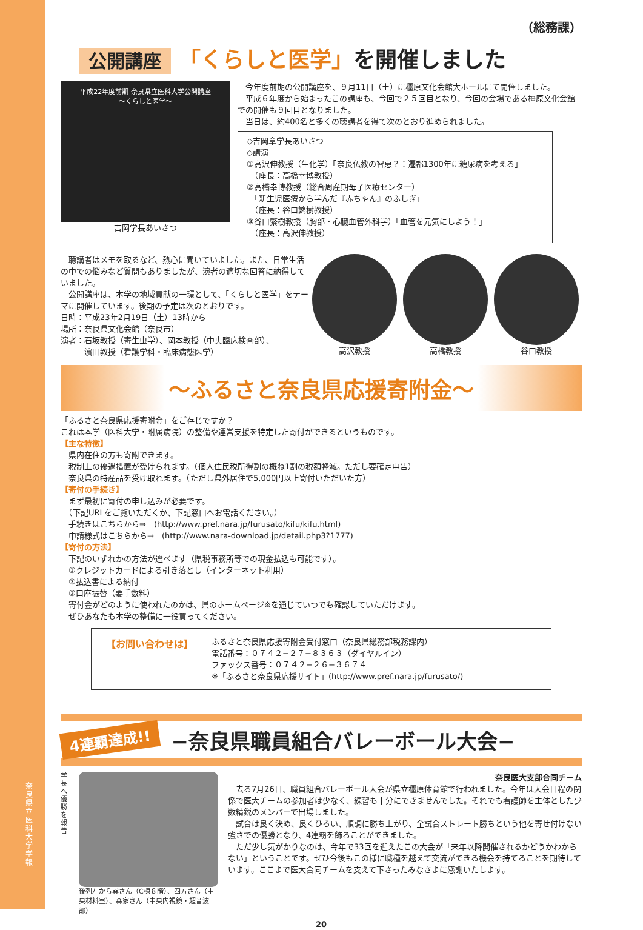奈良県立医科大学 学報
（総務課）
公開講座 「くらしと医学」を開催しました
平成22年度前期 奈良県立医科大学公開講座
〜くらしと医学〜
吉岡学長あいさつ
　今年度前期の公開講座を、９月11日（土）に橿原文化会館大ホールにて開催しました。
　平成６年度から始まったこの講座も、今回で２５回目となり、今回の会場である橿原文化会館での開催も９回目となりました。
　当日は、約400名と多くの聴講者を得て次のとおり進められました。
◇吉岡章学長あいさつ
◇講演
①高沢伸教授（生化学）「奈良仏教の智恵？：遷都1300年に糖尿病を考える」
　（座長：高橋幸博教授）
②高橋幸博教授（総合周産期母子医療センター）
　「新生児医療から学んだ『赤ちゃん』のふしぎ」
　（座長：谷口繁樹教授）
③谷口繁樹教授（胸部・心臓血管外科学）「血管を元気にしよう！」
　（座長：高沢伸教授）
　聴講者はメモを取るなど、熱心に聞いていました。また、日常生活の中での悩みなど質問もありましたが、演者の適切な回答に納得していました。
　公開講座は、本学の地域貢献の一環として、「くらしと医学」をテーマに開催しています。後期の予定は次のとおりです。
日時：平成23年2月19日（土）13時から
場所：奈良県文化会館（奈良市）
演者：石坂教授（寄生虫学）、岡本教授（中央臨床検査部）、
　　　濵田教授（看護学科・臨床病態医学）
高沢教授 高橋教授 谷口教授
〜ふるさと奈良県応援寄附金〜
「ふるさと奈良県応援寄附金」をご存じですか？
これは本学（医科大学・附属病院）の整備や運営支援を特定した寄付ができるというものです。
【主な特徴】
　県内在住の方も寄附できます。
　税制上の優遇措置が受けられます。（個人住民税所得割の概ね1割の税額軽減。ただし要確定申告）
　奈良県の特産品を受け取れます。（ただし県外居住で5,000円以上寄付いただいた方）
【寄付の手続き】
　まず最初に寄付の申し込みが必要です。
　（下記URLをご覧いただくか、下記窓口へお電話ください。）
　手続きはこちらから⇒　(http://www.pref.nara.jp/furusato/kifu/kifu.html)
　申請様式はこちらから⇒　(http://www.nara-download.jp/detail.php3?1777)
【寄付の方法】
　下記のいずれかの方法が選べます（県税事務所等での現金払込も可能です）。
　①クレジットカードによる引き落とし（インターネット利用）
　②払込書による納付
　③口座振替（要手数料）
　寄付金がどのように使われたのかは、県のホームページ※を通じていつでも確認していただけます。
　ぜひあなたも本学の整備に一役買ってください。
【お問い合わせは】
ふるさと奈良県応援寄附金受付窓口（奈良県総務部税務課内）
電話番号：０７４２−２７−８３６３（ダイヤルイン）
ファックス番号：０７４２−２６−３６７４
※「ふるさと奈良県応援サイト」(http://www.pref.nara.jp/furusato/)
4連覇達成!! −奈良県職員組合バレーボール大会−
学長へ優勝を報告
後列左から巽さん（C棟８階）、四方さん（中央材料室）、森家さん（中央内視鏡・超音波部）
奈良医大支部合同チーム
　去る7月26日、職員組合バレーボール大会が県立橿原体育館で行われました。今年は大会日程の関係で医大チームの参加者は少なく、練習も十分にできませんでした。それでも看護師を主体とした少数精鋭のメンバーで出場しました。
　試合は良く決め、良くひろい、順調に勝ち上がり、全試合ストレート勝ちという他を寄せ付けない強さでの優勝となり、4連覇を飾ることができました。
　ただ少し気がかりなのは、今年で33回を迎えたこの大会が「来年以降開催されるかどうかわからない」ということです。ぜひ今後もこの様に職種を越えて交流ができる機会を持てることを期待しています。ここまで医大合同チームを支えて下さったみなさまに感謝いたします。
20